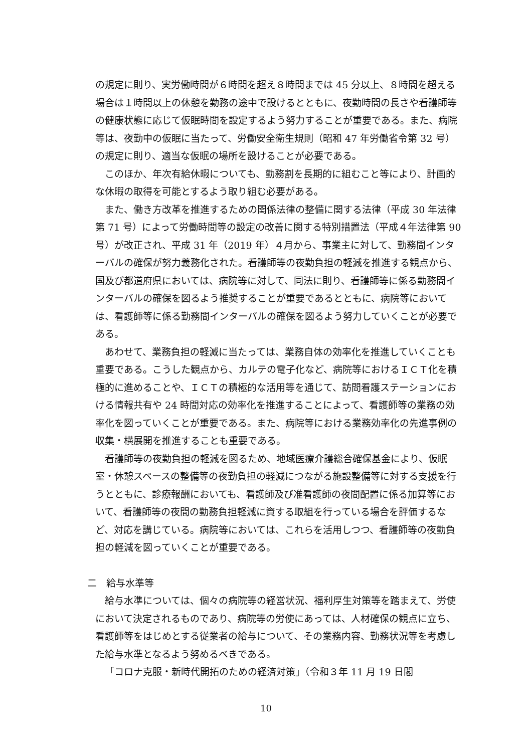の規定に則り、実労働時間が６時間を超え８時間までは 45 分以上、８時間を超える場合は１時間以上の休憩を勤務の途中で設けるとともに、夜勤時間の長さや看護師等の健康状態に応じて仮眠時間を設定するよう努力することが重要である。また、病院等は、夜勤中の仮眠に当たって、労働安全衛生規則（昭和 47 年労働省令第 32 号）の規定に則り、適当な仮眠の場所を設けることが必要である。
このほか、年次有給休暇についても、勤務割を長期的に組むこと等により、計画的な休暇の取得を可能とするよう取り組む必要がある。
また、働き方改革を推進するための関係法律の整備に関する法律（平成 30 年法律第 71 号）によって労働時間等の設定の改善に関する特別措置法（平成４年法律第 90 号）が改正され、平成 31 年（2019 年）４月から、事業主に対して、勤務間インターバルの確保が努力義務化された。看護師等の夜勤負担の軽減を推進する観点から、国及び都道府県においては、病院等に対して、同法に則り、看護師等に係る勤務間インターバルの確保を図るよう推奨することが重要であるとともに、病院等においては、看護師等に係る勤務間インターバルの確保を図るよう努力していくことが必要である。
あわせて、業務負担の軽減に当たっては、業務自体の効率化を推進していくことも重要である。こうした観点から、カルテの電子化など、病院等におけるＩＣＴ化を積極的に進めることや、ＩＣＴの積極的な活用等を通じて、訪問看護ステーションにおける情報共有や 24 時間対応の効率化を推進することによって、看護師等の業務の効率化を図っていくことが重要である。また、病院等における業務効率化の先進事例の収集・横展開を推進することも重要である。
看護師等の夜勤負担の軽減を図るため、地域医療介護総合確保基金により、仮眠室・休憩スペースの整備等の夜勤負担の軽減につながる施設整備等に対する支援を行うとともに、診療報酬においても、看護師及び准看護師の夜間配置に係る加算等において、看護師等の夜間の勤務負担軽減に資する取組を行っている場合を評価するなど、対応を講じている。病院等においては、これらを活用しつつ、看護師等の夜勤負担の軽減を図っていくことが重要である。
二　給与水準等
給与水準については、個々の病院等の経営状況、福利厚生対策等を踏まえて、労使において決定されるものであり、病院等の労使にあっては、人材確保の観点に立ち、看護師等をはじめとする従業者の給与について、その業務内容、勤務状況等を考慮した給与水準となるよう努めるべきである。
「コロナ克服・新時代開拓のための経済対策」（令和３年 11 月 19 日閣
10